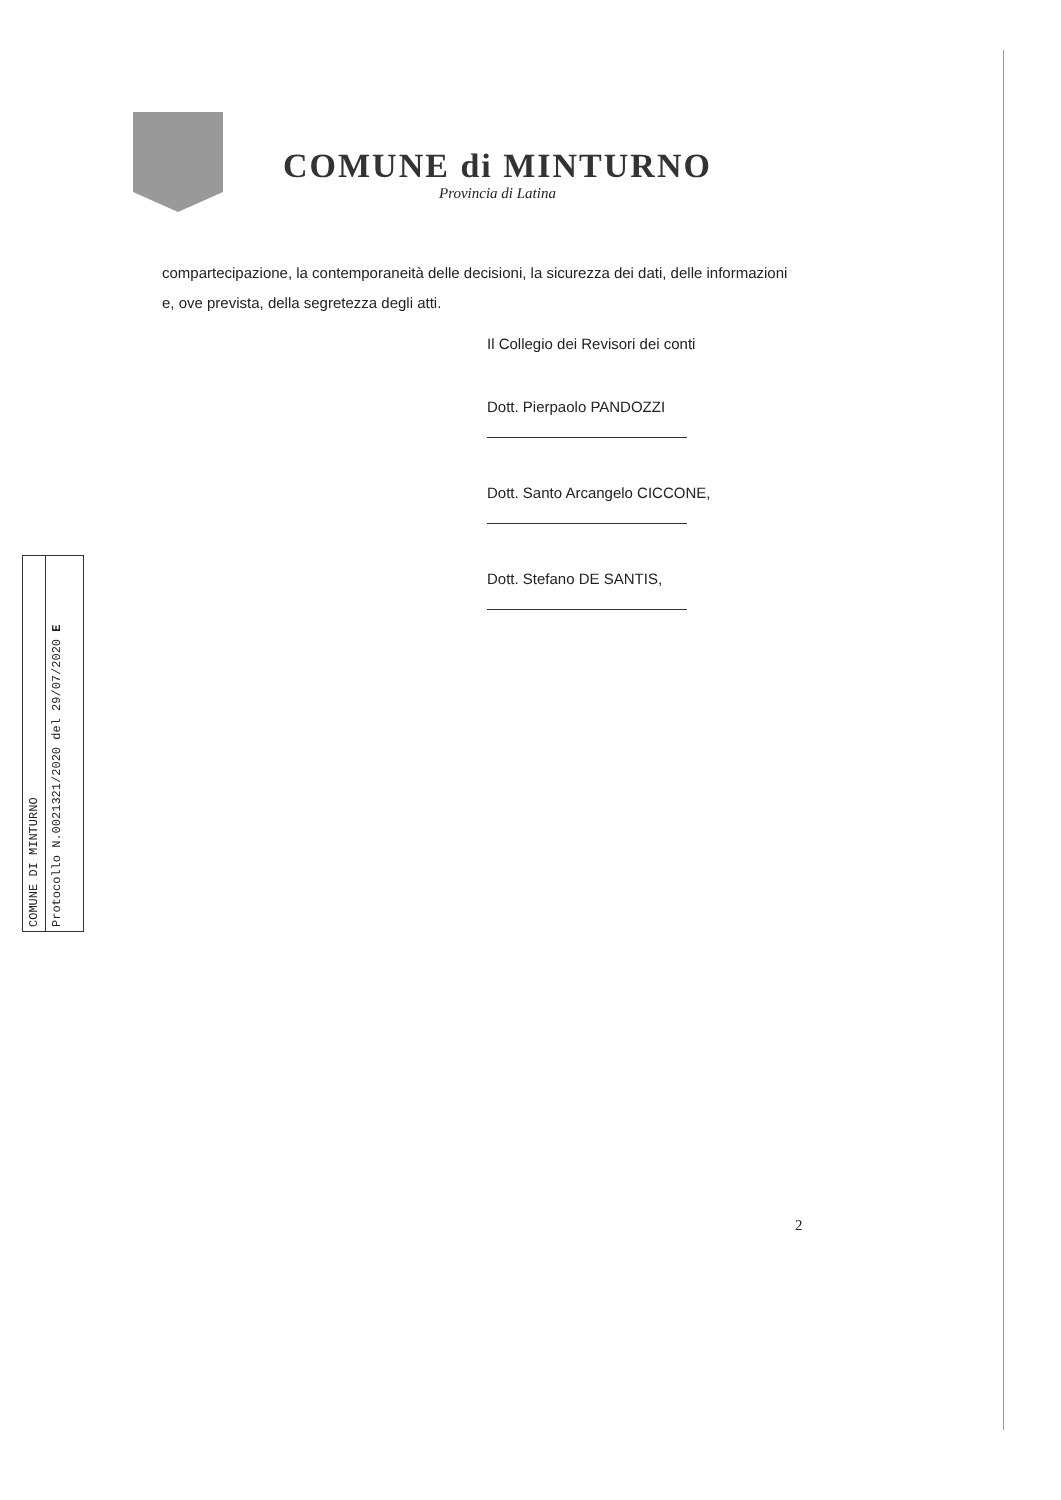COMUNE di MINTURNO
Provincia di Latina
compartecipazione, la contemporaneità delle decisioni, la sicurezza dei dati, delle informazioni e, ove prevista, della segretezza degli atti.
Il Collegio dei Revisori dei conti
Dott. Pierpaolo PANDOZZI
Dott. Santo Arcangelo CICCONE,
Dott. Stefano DE SANTIS,
COMUNE DI MINTURNO
Protocollo N.0021321/2020 del 29/07/2020 E
2